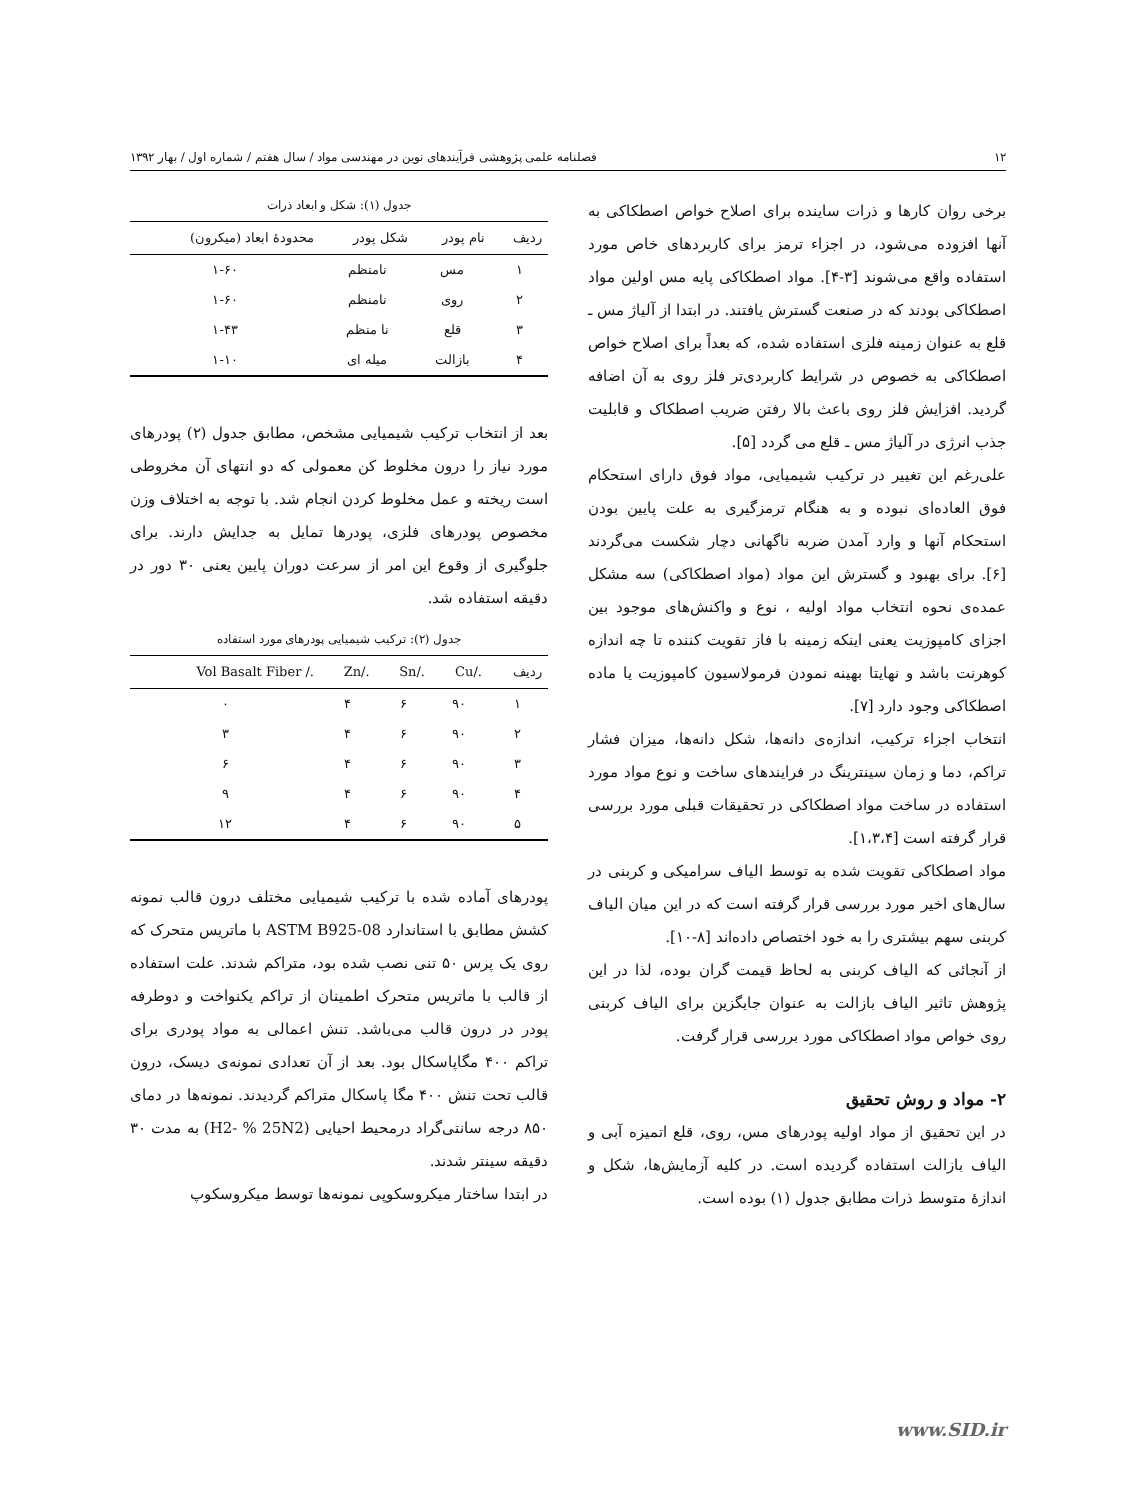۱۲ فصلنامه علمی پژوهشی فرآیندهای نوین در مهندسی مواد / سال هفتم / شماره اول / بهار ۱۳۹۲
برخی روان کارها و ذرات ساینده برای اصلاح خواص اصطکاکی به آنها افزوده می‌شود، در اجزاء ترمز برای کاربردهای خاص مورد استفاده واقع می‌شوند [۳-۴]. مواد اصطکاکی پایه مس اولین مواد اصطکاکی بودند که در صنعت گسترش یافتند. در ابتدا از آلیاژ مس ـ قلع به عنوان زمینه فلزی استفاده شده، که بعداً برای اصلاح خواص اصطکاکی به خصوص در شرایط کاربردی‌تر فلز روی به آن اضافه گردید. افزایش فلز روی باعث بالا رفتن ضریب اصطکاک و قابلیت جذب انرژی در آلیاژ مس ـ قلع می گردد [۵].
علی‌رغم این تغییر در ترکیب شیمیایی، مواد فوق دارای استحکام فوق العاده‌ای نبوده و به هنگام ترمزگیری به علت پایین بودن استحکام آنها و وارد آمدن ضربه ناگهانی دچار شکست می‌گردند [۶]. برای بهبود و گسترش این مواد (مواد اصطکاکی) سه مشکل عمده‌ی نحوه انتخاب مواد اولیه ، نوع و واکنش‌های موجود بین اجزای کامپوزیت یعنی اینکه زمینه با فاز تقویت کننده تا چه اندازه کوهرنت باشد و نهایتا بهینه نمودن فرمولاسیون کامپوزیت یا ماده اصطکاکی وجود دارد [۷].
انتخاب اجزاء ترکیب، اندازه‌ی دانه‌ها، شکل دانه‌ها، میزان فشار تراکم، دما و زمان سینترینگ در فرایندهای ساخت و نوع مواد مورد استفاده در ساخت مواد اصطکاکی در تحقیقات قبلی مورد بررسی قرار گرفته است [۱،۳،۴].
مواد اصطکاکی تقویت شده به توسط الیاف سرامیکی و کربنی در سال‌های اخیر مورد بررسی قرار گرفته است که در این میان الیاف کربنی سهم بیشتری را به خود اختصاص داده‌اند [۸-۱۰].
از آنجائی که الیاف کربنی به لحاظ قیمت گران بوده، لذا در این پژوهش تاثیر الیاف بازالت به عنوان جایگزین برای الیاف کربنی روی خواص مواد اصطکاکی مورد بررسی قرار گرفت.
۲- مواد و روش تحقیق
در این تحقیق از مواد اولیه پودرهای مس، روی، قلع اتمیزه آبی و الیاف بازالت استفاده گردیده است. در کلیه آزمایش‌ها، شکل و اندازهٔ متوسط ذرات مطابق جدول (۱) بوده است.
جدول (۱): شکل و ابعاد ذرات
| ردیف | نام پودر | شکل پودر | محدودهٔ ابعاد (میکرون) |
| --- | --- | --- | --- |
| ۱ | مس | نامنظم | ۱-۶۰ |
| ۲ | روی | نامنظم | ۱-۶۰ |
| ۳ | قلع | نا منظم | ۱-۴۳ |
| ۴ | بازالت | میله ای | ۱-۱۰ |
بعد از انتخاب ترکیب شیمیایی مشخص، مطابق جدول (۲) پودرهای مورد نیاز را درون مخلوط کن معمولی که دو انتهای آن مخروطی است ریخته و عمل مخلوط کردن انجام شد. با توجه به اختلاف وزن مخصوص پودرهای فلزی، پودرها تمایل به جدایش دارند. برای جلوگیری از وقوع این امر از سرعت دوران پایین یعنی ۳۰ دور در دقیقه استفاده شد.
جدول (۲): ترکیب شیمیایی پودرهای مورد استفاده
| ردیف | ./Cu | ./Sn | ./Zn | ./ Vol Basalt Fiber |
| --- | --- | --- | --- | --- |
| ۱ | ۹۰ | ۶ | ۴ | ۰ |
| ۲ | ۹۰ | ۶ | ۴ | ۳ |
| ۳ | ۹۰ | ۶ | ۴ | ۶ |
| ۴ | ۹۰ | ۶ | ۴ | ۹ |
| ۵ | ۹۰ | ۶ | ۴ | ۱۲ |
پودرهای آماده شده با ترکیب شیمیایی مختلف درون قالب نمونه کشش مطابق با استاندارد ASTM B925-08 با ماتریس متحرک که روی یک پرس ۵۰ تنی نصب شده بود، متراکم شدند. علت استفاده از قالب با ماتریس متحرک اطمینان از تراکم یکنواخت و دوطرفه پودر در درون قالب می‌باشد. تنش اعمالی به مواد پودری برای تراکم ۴۰۰ مگاپاسکال بود. بعد از آن تعدادی نمونه‌ی دیسک، درون قالب تحت تنش ۴۰۰ مگا پاسکال متراکم گردیدند. نمونه‌ها در دمای ۸۵۰ درجه سانتی‌گراد درمحیط احیایی (H2- % 25N2) به مدت ۳۰ دقیقه سینتر شدند.
در ابتدا ساختار میکروسکوپی نمونه‌ها توسط میکروسکوپ
www.SID.ir